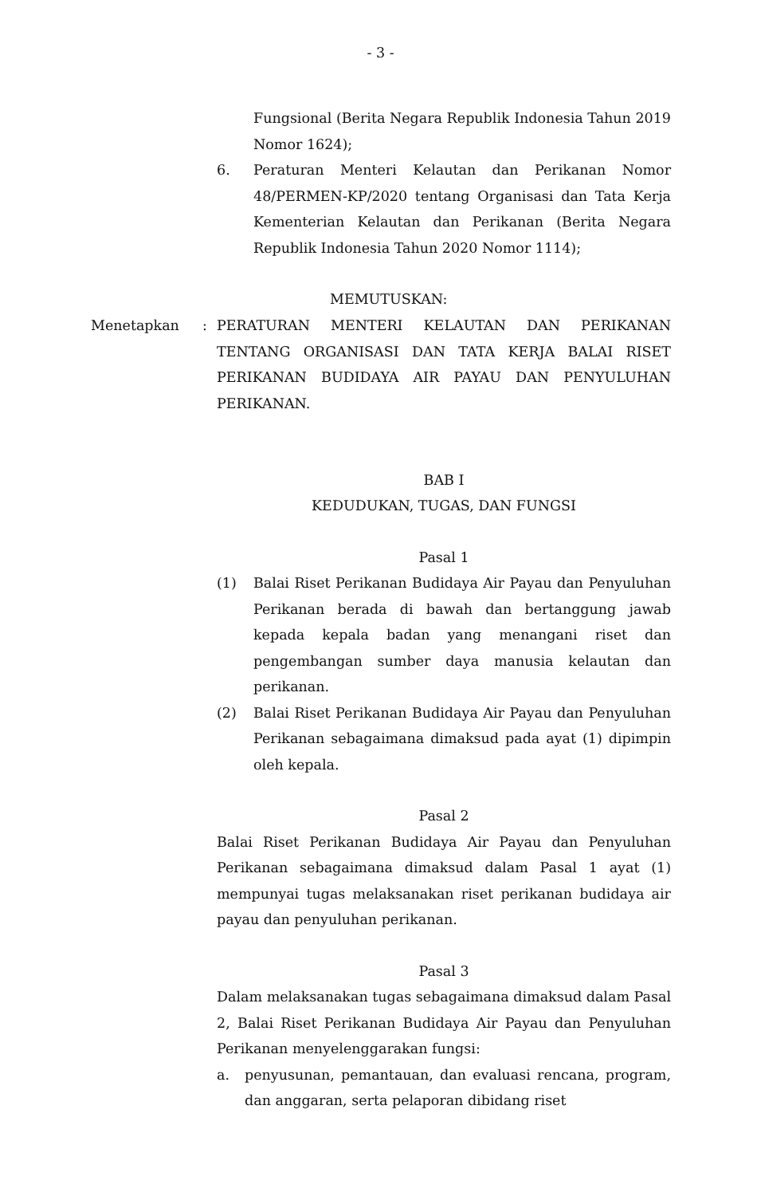- 3 -
Fungsional (Berita Negara Republik Indonesia Tahun 2019 Nomor 1624);
6. Peraturan Menteri Kelautan dan Perikanan Nomor 48/PERMEN-KP/2020 tentang Organisasi dan Tata Kerja Kementerian Kelautan dan Perikanan (Berita Negara Republik Indonesia Tahun 2020 Nomor 1114);
MEMUTUSKAN:
BAB I
KEDUDUKAN, TUGAS, DAN FUNGSI
Pasal 1
(1) Balai Riset Perikanan Budidaya Air Payau dan Penyuluhan Perikanan berada di bawah dan bertanggung jawab kepada kepala badan yang menangani riset dan pengembangan sumber daya manusia kelautan dan perikanan.
(2) Balai Riset Perikanan Budidaya Air Payau dan Penyuluhan Perikanan sebagaimana dimaksud pada ayat (1) dipimpin oleh kepala.
Pasal 2
Balai Riset Perikanan Budidaya Air Payau dan Penyuluhan Perikanan sebagaimana dimaksud dalam Pasal 1 ayat (1) mempunyai tugas melaksanakan riset perikanan budidaya air payau dan penyuluhan perikanan.
Pasal 3
Dalam melaksanakan tugas sebagaimana dimaksud dalam Pasal 2, Balai Riset Perikanan Budidaya Air Payau dan Penyuluhan Perikanan menyelenggarakan fungsi:
a. penyusunan, pemantauan, dan evaluasi rencana, program, dan anggaran, serta pelaporan dibidang riset
Menetapkan: PERATURAN MENTERI KELAUTAN DAN PERIKANAN TENTANG ORGANISASI DAN TATA KERJA BALAI RISET PERIKANAN BUDIDAYA AIR PAYAU DAN PENYULUHAN PERIKANAN.